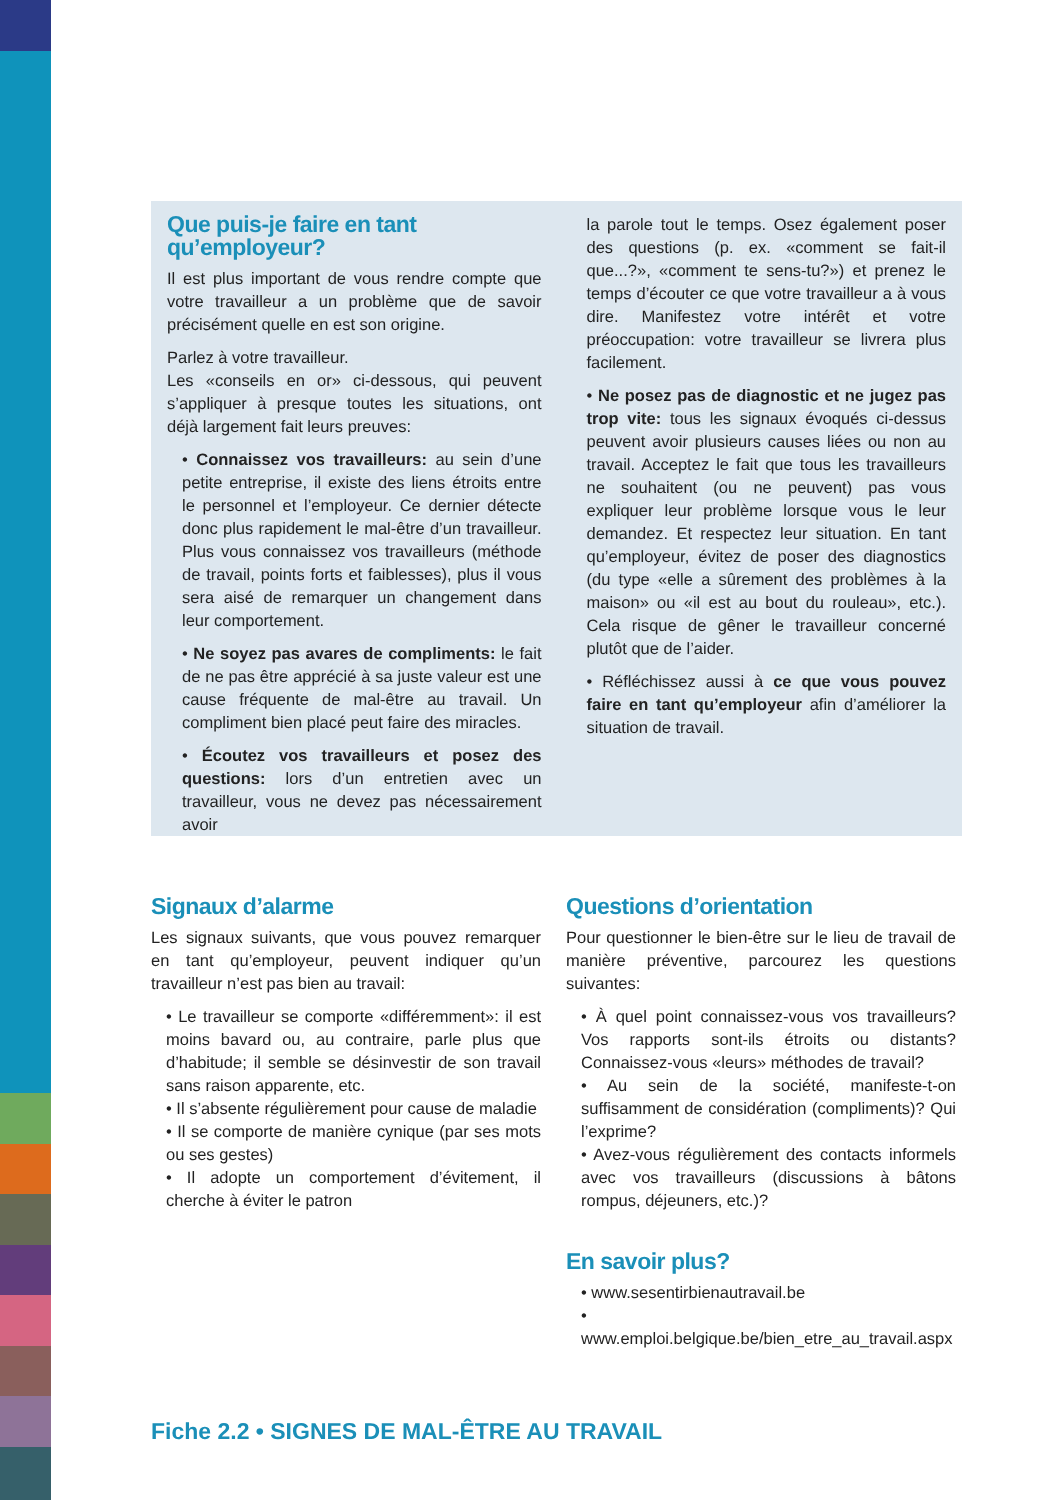Que puis-je faire en tant qu’employeur?
Il est plus important de vous rendre compte que votre travailleur a un problème que de savoir précisément quelle en est son origine.
Parlez à votre travailleur.
Les «conseils en or» ci-dessous, qui peuvent s’appliquer à presque toutes les situations, ont déjà largement fait leurs preuves:
• Connaissez vos travailleurs: au sein d’une petite entreprise, il existe des liens étroits entre le personnel et l’employeur. Ce dernier détecte donc plus rapidement le mal-être d’un travailleur. Plus vous connaissez vos travailleurs (méthode de travail, points forts et faiblesses), plus il vous sera aisé de remarquer un changement dans leur comportement.
• Ne soyez pas avares de compliments: le fait de ne pas être apprécié à sa juste valeur est une cause fréquente de mal-être au travail. Un compliment bien placé peut faire des miracles.
• Écoutez vos travailleurs et posez des questions: lors d’un entretien avec un travailleur, vous ne devez pas nécessairement avoir
la parole tout le temps. Osez également poser des questions (p. ex. «comment se fait-il que...?», «comment te sens-tu?») et prenez le temps d’écouter ce que votre travailleur a à vous dire. Manifestez votre intérêt et votre préoccupation: votre travailleur se livrera plus facilement.
• Ne posez pas de diagnostic et ne jugez pas trop vite: tous les signaux évoqués ci-dessus peuvent avoir plusieurs causes liées ou non au travail. Acceptez le fait que tous les travailleurs ne souhaitent (ou ne peuvent) pas vous expliquer leur problème lorsque vous le leur demandez. Et respectez leur situation. En tant qu’employeur, évitez de poser des diagnostics (du type «elle a sûrement des problèmes à la maison» ou «il est au bout du rouleau», etc.). Cela risque de gêner le travailleur concerné plutôt que de l’aider.
• Réfléchissez aussi à ce que vous pouvez faire en tant qu’employeur afin d’améliorer la situation de travail.
Signaux d’alarme
Les signaux suivants, que vous pouvez remarquer en tant qu’employeur, peuvent indiquer qu’un travailleur n’est pas bien au travail:
• Le travailleur se comporte «différemment»: il est moins bavard ou, au contraire, parle plus que d’habitude; il semble se désinvestir de son travail sans raison apparente, etc.
• Il s’absente régulièrement pour cause de maladie
• Il se comporte de manière cynique (par ses mots ou ses gestes)
• Il adopte un comportement d’évitement, il cherche à éviter le patron
Questions d’orientation
Pour questionner le bien-être sur le lieu de travail de manière préventive, parcourez les questions suivantes:
• À quel point connaissez-vous vos travailleurs? Vos rapports sont-ils étroits ou distants? Connaissez-vous «leurs» méthodes de travail?
• Au sein de la société, manifeste-t-on suffisamment de considération (compliments)? Qui l’exprime?
• Avez-vous régulièrement des contacts informels avec vos travailleurs (discussions à bâtons rompus, déjeuners, etc.)?
En savoir plus?
• www.sesentirbienautravail.be
• www.emploi.belgique.be/bien_etre_au_travail.aspx
Fiche 2.2 • SIGNES DE MAL-ÊTRE AU TRAVAIL